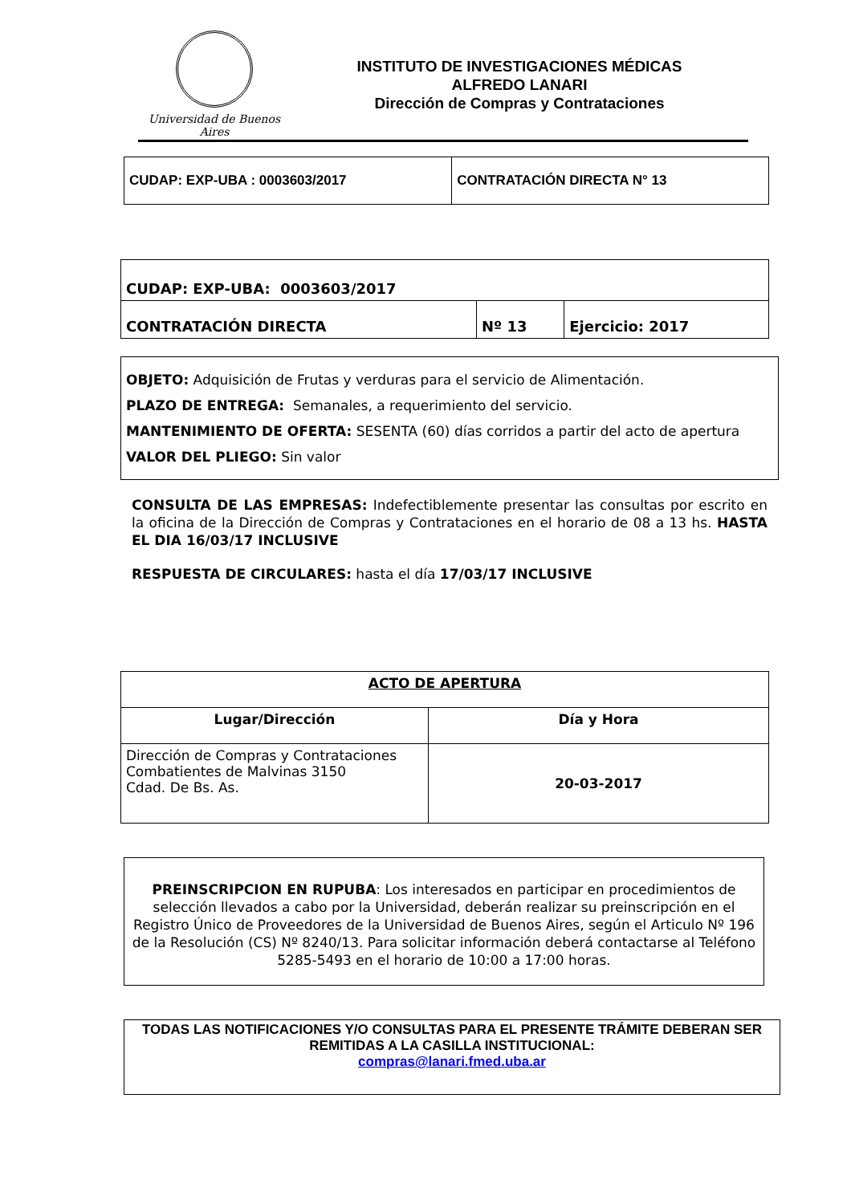Universidad de Buenos Aires
INSTITUTO DE INVESTIGACIONES MÉDICAS
ALFREDO LANARI
Dirección de Compras y Contrataciones
| CUDAP: EXP-UBA : 0003603/2017 | CONTRATACIÓN DIRECTA N° 13 |
| CUDAP: EXP-UBA: 0003603/2017 | | |
| CONTRATACIÓN DIRECTA | Nº 13 | Ejercicio: 2017 |
OBJETO: Adquisición de Frutas y verduras para el servicio de Alimentación.
PLAZO DE ENTREGA: Semanales, a requerimiento del servicio.
MANTENIMIENTO DE OFERTA: SESENTA (60) días corridos a partir del acto de apertura
VALOR DEL PLIEGO: Sin valor
CONSULTA DE LAS EMPRESAS: Indefectiblemente presentar las consultas por escrito en la oficina de la Dirección de Compras y Contrataciones en el horario de 08 a 13 hs. HASTA EL DIA 16/03/17 INCLUSIVE
RESPUESTA DE CIRCULARES: hasta el día 17/03/17 INCLUSIVE
| ACTO DE APERTURA | |
| --- | --- |
| Lugar/Dirección | Día y Hora |
| Dirección de Compras y Contrataciones Combatientes de Malvinas 3150 Cdad. De Bs. As. | 20-03-2017 |
PREINSCRIPCION EN RUPUBA: Los interesados en participar en procedimientos de selección llevados a cabo por la Universidad, deberán realizar su preinscripción en el Registro Único de Proveedores de la Universidad de Buenos Aires, según el Articulo Nº 196 de la Resolución (CS) Nº 8240/13. Para solicitar información deberá contactarse al Teléfono 5285-5493 en el horario de 10:00 a 17:00 horas.
TODAS LAS NOTIFICACIONES Y/O CONSULTAS PARA EL PRESENTE TRÁMITE DEBERAN SER REMITIDAS A LA CASILLA INSTITUCIONAL:
compras@lanari.fmed.uba.ar